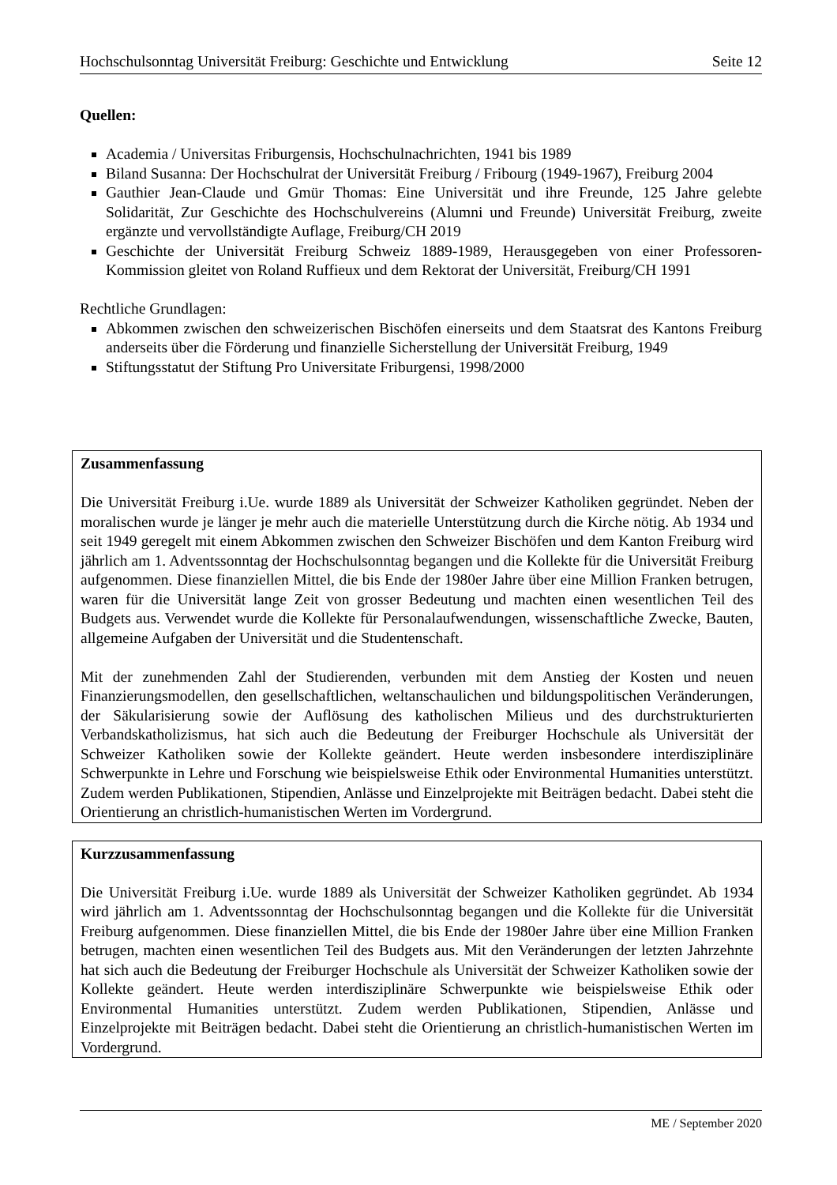Hochschulsonntag Universität Freiburg: Geschichte und Entwicklung Seite 12
Quellen:
Academia / Universitas Friburgensis, Hochschulnachrichten, 1941 bis 1989
Biland Susanna: Der Hochschulrat der Universität Freiburg / Fribourg (1949-1967), Freiburg 2004
Gauthier Jean-Claude und Gmür Thomas: Eine Universität und ihre Freunde, 125 Jahre gelebte Solidarität, Zur Geschichte des Hochschulvereins (Alumni und Freunde) Universität Freiburg, zweite ergänzte und vervollständigte Auflage, Freiburg/CH 2019
Geschichte der Universität Freiburg Schweiz 1889-1989, Herausgegeben von einer Professoren-Kommission gleitet von Roland Ruffieux und dem Rektorat der Universität, Freiburg/CH 1991
Rechtliche Grundlagen:
Abkommen zwischen den schweizerischen Bischöfen einerseits und dem Staatsrat des Kantons Freiburg anderseits über die Förderung und finanzielle Sicherstellung der Universität Freiburg, 1949
Stiftungsstatut der Stiftung Pro Universitate Friburgensi, 1998/2000
Zusammenfassung
Die Universität Freiburg i.Ue. wurde 1889 als Universität der Schweizer Katholiken gegründet. Neben der moralischen wurde je länger je mehr auch die materielle Unterstützung durch die Kirche nötig. Ab 1934 und seit 1949 geregelt mit einem Abkommen zwischen den Schweizer Bischöfen und dem Kanton Freiburg wird jährlich am 1. Adventssonntag der Hochschulsonntag begangen und die Kollekte für die Universität Freiburg aufgenommen. Diese finanziellen Mittel, die bis Ende der 1980er Jahre über eine Million Franken betrugen, waren für die Universität lange Zeit von grosser Bedeutung und machten einen wesentlichen Teil des Budgets aus. Verwendet wurde die Kollekte für Personalaufwendungen, wissenschaftliche Zwecke, Bauten, allgemeine Aufgaben der Universität und die Studentenschaft.
Mit der zunehmenden Zahl der Studierenden, verbunden mit dem Anstieg der Kosten und neuen Finanzierungsmodellen, den gesellschaftlichen, weltanschaulichen und bildungspolitischen Veränderungen, der Säkularisierung sowie der Auflösung des katholischen Milieus und des durchstrukturierten Verbandskatholizismus, hat sich auch die Bedeutung der Freiburger Hochschule als Universität der Schweizer Katholiken sowie der Kollekte geändert. Heute werden insbesondere interdisziplinäre Schwerpunkte in Lehre und Forschung wie beispielsweise Ethik oder Environmental Humanities unterstützt. Zudem werden Publikationen, Stipendien, Anlässe und Einzelprojekte mit Beiträgen bedacht. Dabei steht die Orientierung an christlich-humanistischen Werten im Vordergrund.
Kurzzusammenfassung
Die Universität Freiburg i.Ue. wurde 1889 als Universität der Schweizer Katholiken gegründet. Ab 1934 wird jährlich am 1. Adventssonntag der Hochschulsonntag begangen und die Kollekte für die Universität Freiburg aufgenommen. Diese finanziellen Mittel, die bis Ende der 1980er Jahre über eine Million Franken betrugen, machten einen wesentlichen Teil des Budgets aus. Mit den Veränderungen der letzten Jahrzehnte hat sich auch die Bedeutung der Freiburger Hochschule als Universität der Schweizer Katholiken sowie der Kollekte geändert. Heute werden interdisziplinäre Schwerpunkte wie beispielsweise Ethik oder Environmental Humanities unterstützt. Zudem werden Publikationen, Stipendien, Anlässe und Einzelprojekte mit Beiträgen bedacht. Dabei steht die Orientierung an christlich-humanistischen Werten im Vordergrund.
ME / September 2020